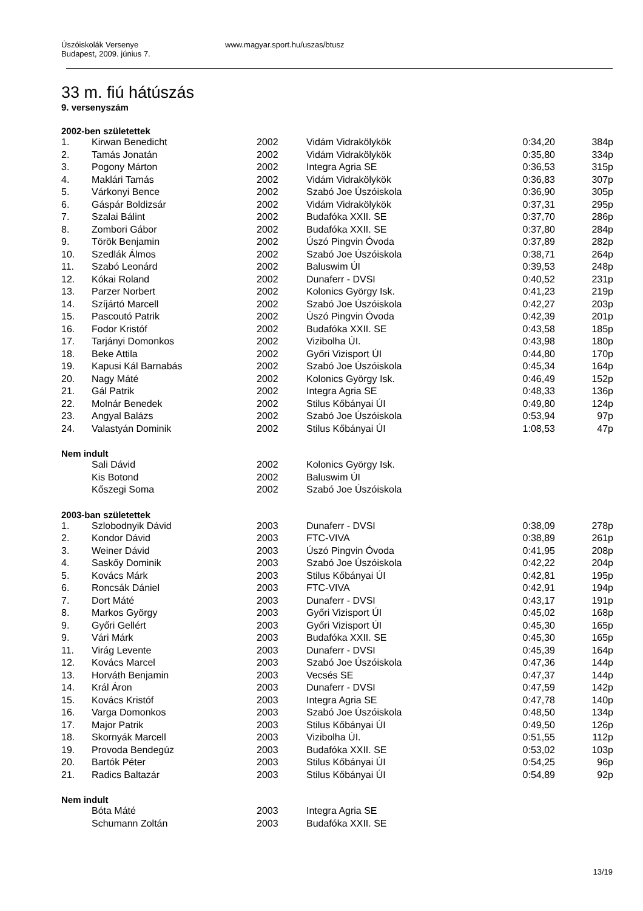Úszóiskolák Versenye
Budapest, 2009. június 7.
www.magyar.sport.hu/uszas/btusz
33 m. fiú hátúszás
9. versenyszám
2002-ben születettek
| 1. | Kirwan Benedicht | 2002 | Vidám Vidrakölykök | 0:34,20 | 384p |
| 2. | Tamás Jonatán | 2002 | Vidám Vidrakölykök | 0:35,80 | 334p |
| 3. | Pogony Márton | 2002 | Integra Agria SE | 0:36,53 | 315p |
| 4. | Maklári Tamás | 2002 | Vidám Vidrakölykök | 0:36,83 | 307p |
| 5. | Várkonyi Bence | 2002 | Szabó Joe Úszóiskola | 0:36,90 | 305p |
| 6. | Gáspár Boldizsár | 2002 | Vidám Vidrakölykök | 0:37,31 | 295p |
| 7. | Szalai Bálint | 2002 | Budafóka XXII. SE | 0:37,70 | 286p |
| 8. | Zombori Gábor | 2002 | Budafóka XXII. SE | 0:37,80 | 284p |
| 9. | Török Benjamin | 2002 | Úszó Pingvin Óvoda | 0:37,89 | 282p |
| 10. | Szedlák Álmos | 2002 | Szabó Joe Úszóiskola | 0:38,71 | 264p |
| 11. | Szabó Leonárd | 2002 | Baluswim ÚI | 0:39,53 | 248p |
| 12. | Kókai Roland | 2002 | Dunaferr - DVSI | 0:40,52 | 231p |
| 13. | Parzer Norbert | 2002 | Kolonics György Isk. | 0:41,23 | 219p |
| 14. | Szíjártó Marcell | 2002 | Szabó Joe Úszóiskola | 0:42,27 | 203p |
| 15. | Pascoutó Patrik | 2002 | Úszó Pingvin Óvoda | 0:42,39 | 201p |
| 16. | Fodor Kristóf | 2002 | Budafóka XXII. SE | 0:43,58 | 185p |
| 17. | Tarjányi Domonkos | 2002 | Vizibolha ÚI. | 0:43,98 | 180p |
| 18. | Beke Attila | 2002 | Győri Vizisport ÚI | 0:44,80 | 170p |
| 19. | Kapusi Kál Barnabás | 2002 | Szabó Joe Úszóiskola | 0:45,34 | 164p |
| 20. | Nagy Máté | 2002 | Kolonics György Isk. | 0:46,49 | 152p |
| 21. | Gál Patrik | 2002 | Integra Agria SE | 0:48,33 | 136p |
| 22. | Molnár Benedek | 2002 | Stilus Kőbányai ÚI | 0:49,80 | 124p |
| 23. | Angyal Balázs | 2002 | Szabó Joe Úszóiskola | 0:53,94 | 97p |
| 24. | Valastyán Dominik | 2002 | Stilus Kőbányai ÚI | 1:08,53 | 47p |
Nem indult
| | Sali Dávid | 2002 | Kolonics György Isk. | | |
| | Kis Botond | 2002 | Baluswim ÚI | | |
| | Kőszegi Soma | 2002 | Szabó Joe Úszóiskola | | |
2003-ban születettek
| 1. | Szlobodnyik Dávid | 2003 | Dunaferr - DVSI | 0:38,09 | 278p |
| 2. | Kondor Dávid | 2003 | FTC-VIVA | 0:38,89 | 261p |
| 3. | Weiner Dávid | 2003 | Úszó Pingvin Óvoda | 0:41,95 | 208p |
| 4. | Saskőy Dominik | 2003 | Szabó Joe Úszóiskola | 0:42,22 | 204p |
| 5. | Kovács Márk | 2003 | Stilus Kőbányai ÚI | 0:42,81 | 195p |
| 6. | Roncsák Dániel | 2003 | FTC-VIVA | 0:42,91 | 194p |
| 7. | Dort Máté | 2003 | Dunaferr - DVSI | 0:43,17 | 191p |
| 8. | Markos György | 2003 | Győri Vizisport ÚI | 0:45,02 | 168p |
| 9. | Győri Gellért | 2003 | Győri Vizisport ÚI | 0:45,30 | 165p |
| 9. | Vári Márk | 2003 | Budafóka XXII. SE | 0:45,30 | 165p |
| 11. | Virág Levente | 2003 | Dunaferr - DVSI | 0:45,39 | 164p |
| 12. | Kovács Marcel | 2003 | Szabó Joe Úszóiskola | 0:47,36 | 144p |
| 13. | Horváth Benjamin | 2003 | Vecsés SE | 0:47,37 | 144p |
| 14. | Král Áron | 2003 | Dunaferr - DVSI | 0:47,59 | 142p |
| 15. | Kovács Kristóf | 2003 | Integra Agria SE | 0:47,78 | 140p |
| 16. | Varga Domonkos | 2003 | Szabó Joe Úszóiskola | 0:48,50 | 134p |
| 17. | Major Patrik | 2003 | Stilus Kőbányai ÚI | 0:49,50 | 126p |
| 18. | Skornyák Marcell | 2003 | Vizibolha ÚI. | 0:51,55 | 112p |
| 19. | Provoda Bendegúz | 2003 | Budafóka XXII. SE | 0:53,02 | 103p |
| 20. | Bartók Péter | 2003 | Stilus Kőbányai ÚI | 0:54,25 | 96p |
| 21. | Radics Baltazár | 2003 | Stilus Kőbányai ÚI | 0:54,89 | 92p |
Nem indult
| | Bóta Máté | 2003 | Integra Agria SE | | |
| | Schumann Zoltán | 2003 | Budafóka XXII. SE | | |
13/19